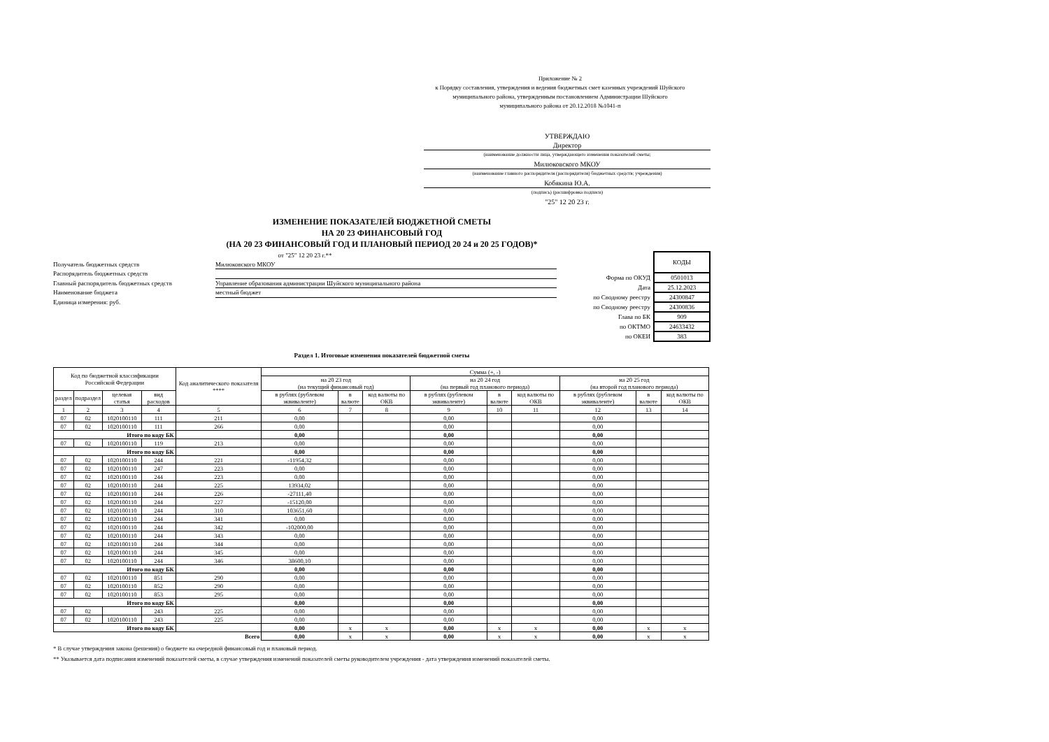Приложение № 2
к Порядку составления, утверждения и ведения бюджетных смет казенных учреждений Шуйского
муниципального района, утвержденным постановлением Администрации Шуйского
муниципального района от 20.12.2018 №1041-п
УТВЕРЖДАЮ
Директор
(наименование должности лица, утверждающего изменения показателей сметы;
Милюковского МКОУ
(наименование главного распорядителя (распорядителя) бюджетных средств; учреждения)
Кобякина Ю.А.
(подпись) (расшифровка подписи)
"25" 12 20 23 г.
ИЗМЕНЕНИЕ ПОКАЗАТЕЛЕЙ БЮДЖЕТНОЙ СМЕТЫ
НА 20 23 ФИНАНСОВЫЙ ГОД
(НА 20 23 ФИНАНСОВЫЙ ГОД И ПЛАНОВЫЙ ПЕРИОД 20 24 и 20 25 ГОДОВ)*
от "25" 12 20 23 г.**
Получатель бюджетных средств Милюковского МКОУ
Распорядитель бюджетных средств
Главный распорядитель бюджетных средств Управление образования администрации Шуйского муниципального района
Наименование бюджета местный бюджет
Единица измерения: руб.
| | КОДЫ |
| Форма по ОКУД | 0501013 |
| Дата | 25.12.2023 |
| по Сводному реестру | 24300847 |
| по Сводному реестру | 24300836 |
| Глава по БК | 909 |
| по ОКТМО | 24633432 |
| по ОКЕИ | 383 |
Раздел 1. Итоговые изменения показателей бюджетной сметы
| Код по бюджетной классификации Российской Федерации | | | | Код аналитического показателя **** | Сумма (+, -) | | | | | | | | |
| --- | --- | --- | --- | --- | --- | --- | --- | --- | --- | --- | --- | --- | --- |
| | | | | | на 20 23 год (на текущий финансовый год) | | | на 20 24 год (на первый год планового периода) | | | на 20 25 год (на второй год планового периода) | | |
| раздел | подраздел | целевая статья | вид расходов | | в рублях (рублевом эквиваленте) | в валюте | код валюты по ОКВ | в рублях (рублевом эквиваленте) | в валюте | код валюты по ОКВ | в рублях (рублевом эквиваленте) | в валюте | код валюты по ОКВ |
| 1 | 2 | 3 | 4 | 5 | 6 | 7 | 8 | 9 | 10 | 11 | 12 | 13 | 14 |
| 07 | 02 | 1020100110 | 111 | 211 | 0,00 | | | 0,00 | | | 0,00 | | |
| 07 | 02 | 1020100110 | 111 | 266 | 0,00 | | | 0,00 | | | 0,00 | | |
| Итого по коду БК | | | | | 0,00 | | | 0,00 | | | 0,00 | | |
| 07 | 02 | 1020100110 | 119 | 213 | 0,00 | | | 0,00 | | | 0,00 | | |
| Итого по коду БК | | | | | 0,00 | | | 0,00 | | | 0,00 | | |
| 07 | 02 | 1020100110 | 244 | 221 | -11954,32 | | | 0,00 | | | 0,00 | | |
| 07 | 02 | 1020100110 | 247 | 223 | 0,00 | | | 0,00 | | | 0,00 | | |
| 07 | 02 | 1020100110 | 244 | 223 | 0,00 | | | 0,00 | | | 0,00 | | |
| 07 | 02 | 1020100110 | 244 | 225 | 13934,02 | | | 0,00 | | | 0,00 | | |
| 07 | 02 | 1020100110 | 244 | 226 | -27111,40 | | | 0,00 | | | 0,00 | | |
| 07 | 02 | 1020100110 | 244 | 227 | -15120,00 | | | 0,00 | | | 0,00 | | |
| 07 | 02 | 1020100110 | 244 | 310 | 103651,60 | | | 0,00 | | | 0,00 | | |
| 07 | 02 | 1020100110 | 244 | 341 | 0,00 | | | 0,00 | | | 0,00 | | |
| 07 | 02 | 1020100110 | 244 | 342 | -102000,00 | | | 0,00 | | | 0,00 | | |
| 07 | 02 | 1020100110 | 244 | 343 | 0,00 | | | 0,00 | | | 0,00 | | |
| 07 | 02 | 1020100110 | 244 | 344 | 0,00 | | | 0,00 | | | 0,00 | | |
| 07 | 02 | 1020100110 | 244 | 345 | 0,00 | | | 0,00 | | | 0,00 | | |
| 07 | 02 | 1020100110 | 244 | 346 | 38600,10 | | | 0,00 | | | 0,00 | | |
| Итого по коду БК | | | | | 0,00 | | | 0,00 | | | 0,00 | | |
| 07 | 02 | 1020100110 | 851 | 290 | 0,00 | | | 0,00 | | | 0,00 | | |
| 07 | 02 | 1020100110 | 852 | 290 | 0,00 | | | 0,00 | | | 0,00 | | |
| 07 | 02 | 1020100110 | 853 | 295 | 0,00 | | | 0,00 | | | 0,00 | | |
| Итого по коду БК | | | | | 0,00 | | | 0,00 | | | 0,00 | | |
| 07 | 02 | | 243 | 225 | 0,00 | | | 0,00 | | | 0,00 | | |
| 07 | 02 | 1020100110 | 243 | 225 | 0,00 | | | 0,00 | | | 0,00 | | |
| Итого по коду БК | | | | | 0,00 | x | x | 0,00 | x | x | 0,00 | x | x |
| Всего | | | | | 0,00 | x | x | 0,00 | x | x | 0,00 | x | x |
* В случае утверждения закона (решения) о бюджете на очередной финансовый год и плановый период.
** Указывается дата подписания изменений показателей сметы, в случае утверждения изменений показателей сметы руководителем учреждения - дата утверждения изменений показателей сметы.